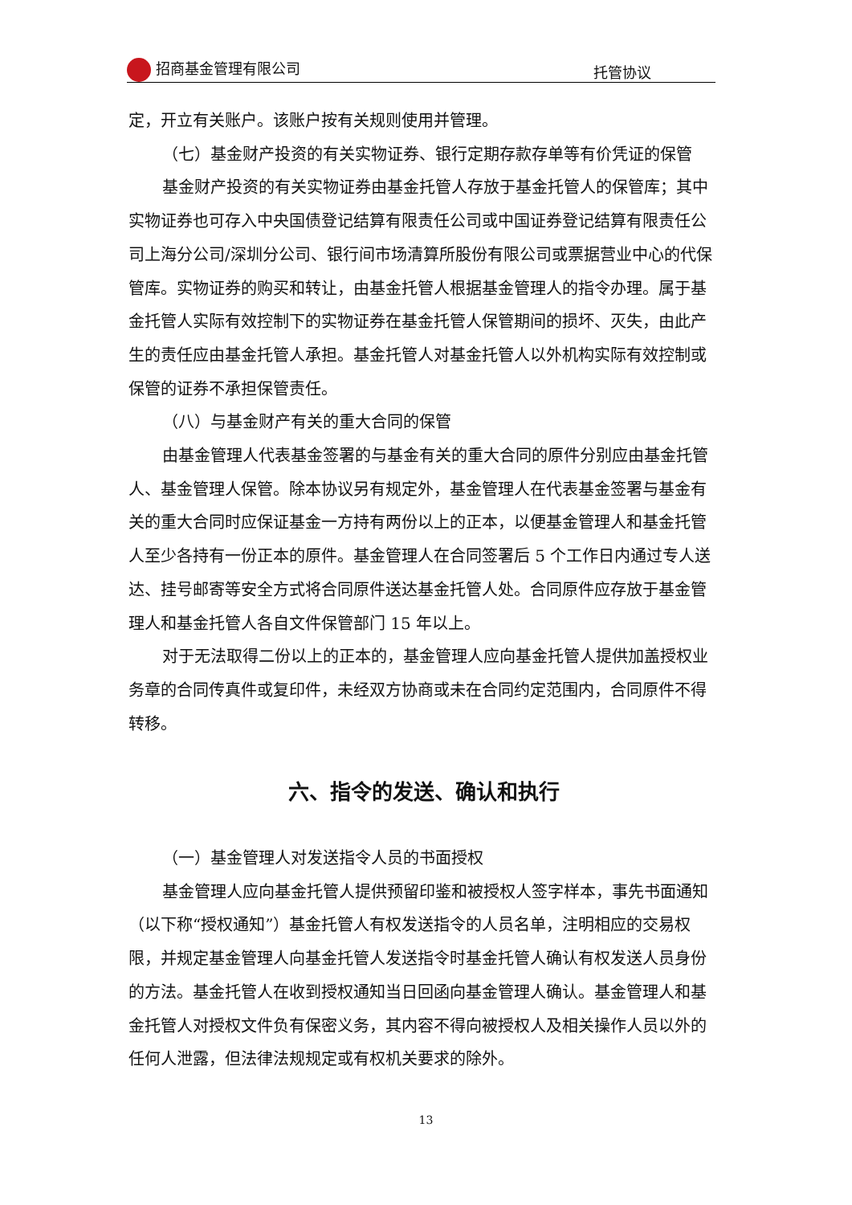招商基金管理有限公司 托管协议
定，开立有关账户。该账户按有关规则使用并管理。
（七）基金财产投资的有关实物证券、银行定期存款存单等有价凭证的保管
基金财产投资的有关实物证券由基金托管人存放于基金托管人的保管库；其中实物证券也可存入中央国债登记结算有限责任公司或中国证券登记结算有限责任公司上海分公司/深圳分公司、银行间市场清算所股份有限公司或票据营业中心的代保管库。实物证券的购买和转让，由基金托管人根据基金管理人的指令办理。属于基金托管人实际有效控制下的实物证券在基金托管人保管期间的损坏、灭失，由此产生的责任应由基金托管人承担。基金托管人对基金托管人以外机构实际有效控制或保管的证券不承担保管责任。
（八）与基金财产有关的重大合同的保管
由基金管理人代表基金签署的与基金有关的重大合同的原件分别应由基金托管人、基金管理人保管。除本协议另有规定外，基金管理人在代表基金签署与基金有关的重大合同时应保证基金一方持有两份以上的正本，以便基金管理人和基金托管人至少各持有一份正本的原件。基金管理人在合同签署后 5 个工作日内通过专人送达、挂号邮寄等安全方式将合同原件送达基金托管人处。合同原件应存放于基金管理人和基金托管人各自文件保管部门 15 年以上。
对于无法取得二份以上的正本的，基金管理人应向基金托管人提供加盖授权业务章的合同传真件或复印件，未经双方协商或未在合同约定范围内，合同原件不得转移。
六、指令的发送、确认和执行
（一）基金管理人对发送指令人员的书面授权
基金管理人应向基金托管人提供预留印鉴和被授权人签字样本，事先书面通知（以下称“授权通知”）基金托管人有权发送指令的人员名单，注明相应的交易权限，并规定基金管理人向基金托管人发送指令时基金托管人确认有权发送人员身份的方法。基金托管人在收到授权通知当日回函向基金管理人确认。基金管理人和基金托管人对授权文件负有保密义务，其内容不得向被授权人及相关操作人员以外的任何人泄露，但法律法规规定或有权机关要求的除外。
13